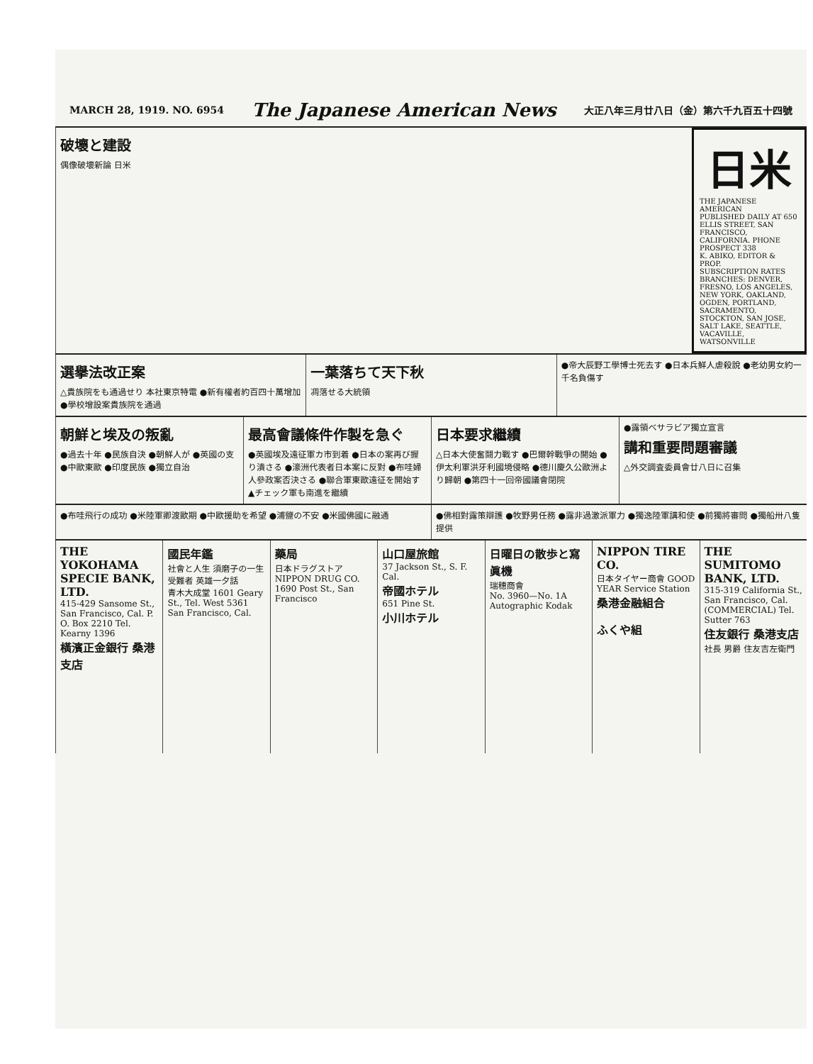MARCH 28, 1919. NO. 6954 The Japanese American News 大正八年三月廿八日（金）第六千九百五十四號
破壞と建設
偶像破壞新論 日米
日米
THE JAPANESE AMERICAN
PUBLISHED DAILY AT 650 ELLIS STREET, SAN FRANCISCO, CALIFORNIA. PHONE PROSPECT 338
K. ABIKO, EDITOR & PROP.
SUBSCRIPTION RATES
BRANCHES: DENVER, FRESNO, LOS ANGELES, NEW YORK, OAKLAND, OGDEN, PORTLAND, SACRAMENTO, STOCKTON, SAN JOSE, SALT LAKE, SEATTLE, VACAVILLE, WATSONVILLE
選擧法改正案
△貴族院をも通過せり 本社東京特電 ●新有權者約百四十萬增加 ●學校增設案貴族院を通過
一葉落ちて天下秋
凋落せる大統領
●帝大辰野工學博士死去す ●日本兵鮮人虐殺說 ●老幼男女約一千名負傷す
朝鮮と埃及の叛亂
●過去十年 ●民族自決 ●朝鮮人が ●英國の支 ●中歐東歐 ●印度民族 ●獨立自治
最高會議條件作製を急ぐ
●英國埃及遠征軍カ市到着 ●日本の案再び握り潰さる ●濠洲代表者日本案に反對 ●布哇婦人參政案否決さる ●聯合軍東歐遠征を開始す ▲チェック軍も南進を繼續
日本要求繼續
△日本大使奮鬪力戰す ●巴爾幹戰爭の開始 ●伊太利軍洪牙利國境侵略 ●德川慶久公歐洲より歸朝 ●第四十一回帝國議會閉院
●露領ベサラビア獨立宣言
講和重要問題審議
△外交調査委員會廿八日に召集
●布哇飛行の成功 ●米陸軍卿渡歐期 ●中歐援助を希望 ●浦鹽の不安 ●米國佛國に融通
●佛相對露策辯護 ●牧野男任務 ●露非過激派軍力 ●獨逸陸軍講和使 ●前獨將審問 ●獨船卅八隻提供
THE YOKOHAMA SPECIE BANK, LTD.
415-429 Sansome St., San Francisco, Cal. P. O. Box 2210 Tel. Kearny 1396
橫濱正金銀行 桑港支店
國民年鑑
社會と人生 須磨子の一生 受難者 英雄一夕話
青木大成堂 1601 Geary St., Tel. West 5361 San Francisco, Cal.
藥局
日本ドラグストア NIPPON DRUG CO. 1690 Post St., San Francisco
山口屋旅館
37 Jackson St., S. F. Cal.
帝國ホテル
651 Pine St.
小川ホテル
日曜日の散歩と寫眞機
瑞穗商會
No. 3960—No. 1A Autographic Kodak
NIPPON TIRE CO.
日本タイヤー商會 GOOD YEAR Service Station
桑港金融組合
ふくや組
THE SUMITOMO BANK, LTD.
315-319 California St., San Francisco, Cal. (COMMERCIAL) Tel. Sutter 763
住友銀行 桑港支店
社長 男爵 住友吉左衛門